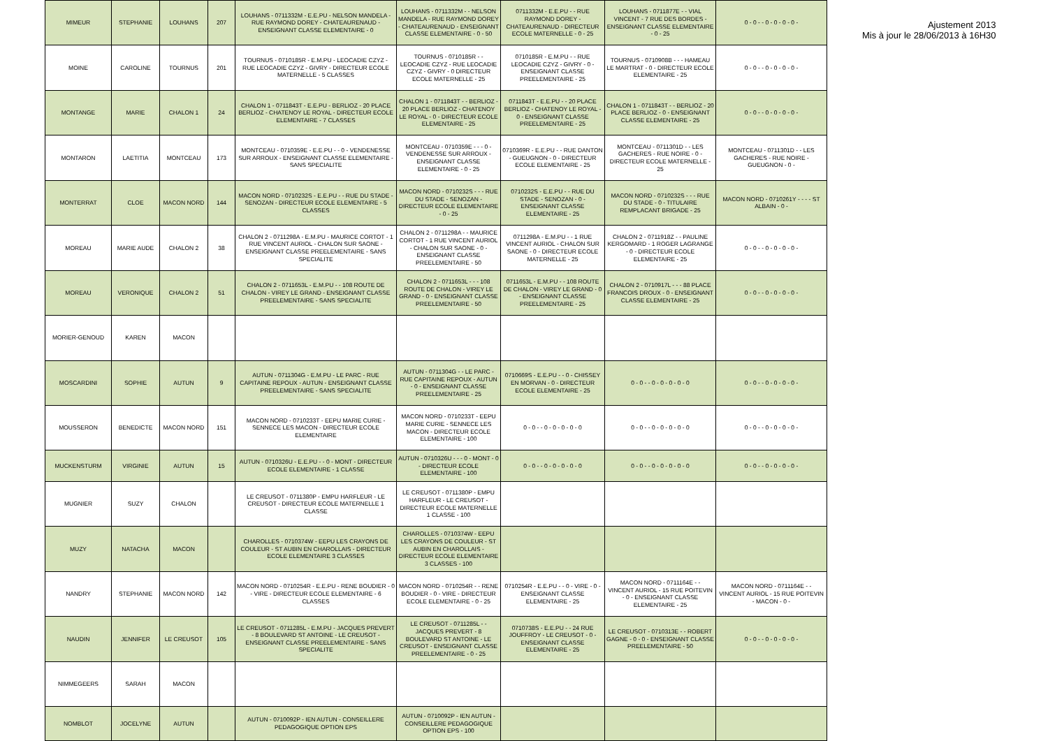| MIMEUR | STEPHANIE | LOUHANS | 207 | LOUHANS - 0711332M - E.E.PU - NELSON MANDELA - RUE RAYMOND DOREY - CHATEAURENAUD - ENSEIGNANT CLASSE ELEMENTAIRE - 0 | LOUHANS - 0711332M - - NELSON MANDELA - RUE RAYMOND DOREY - CHATEAURENAUD - ENSEIGNANT CLASSE ELEMENTAIRE - 0 - 50 | 0711332M - E.E.PU - - RUE RAYMOND DOREY - CHATEAURENAUD - DIRECTEUR ECOLE MATERNELLE - 0 - 25 | LOUHANS - 0711877E - - VIAL VINCENT - 7 RUE DES BORDES - ENSEIGNANT CLASSE ELEMENTAIRE - 0 - 25 | 0 - 0 - - 0 - 0 - 0 - 0 - |
| MOINE | CAROLINE | TOURNUS | 201 | TOURNUS - 0710185R - E.M.PU - LEOCADIE CZYZ - RUE LEOCADIE CZYZ - GIVRY - DIRECTEUR ECOLE MATERNELLE - 5 CLASSES | TOURNUS - 0710185R - - LEOCADIE CZYZ - RUE LEOCADIE CZYZ - GIVRY - 0 DIRECTEUR ECOLE MATERNELLE - 25 | 0710185R - E.M.PU - - RUE LEOCADIE CZYZ - GIVRY - 0 - ENSEIGNANT CLASSE PREELEMENTAIRE - 25 | TOURNUS - 0710908B - - - HAMEAU LE MARTRAT - 0 - DIRECTEUR ECOLE ELEMENTAIRE - 25 | 0 - 0 - - 0 - 0 - 0 - 0 - |
| MONTANGE | MARIE | CHALON 1 | 24 | CHALON 1 - 0711843T - E.E.PU - BERLIOZ - 20 PLACE BERLIOZ - CHATENOY LE ROYAL - DIRECTEUR ECOLE ELEMENTAIRE - 7 CLASSES | CHALON 1 - 0711843T - - BERLIOZ - 20 PLACE BERLIOZ - CHATENOY LE ROYAL - 0 - DIRECTEUR ECOLE ELEMENTAIRE - 25 | 0711843T - E.E.PU - - 20 PLACE BERLIOZ - CHATENOY LE ROYAL - 0 - ENSEIGNANT CLASSE PREELEMENTAIRE - 25 | CHALON 1 - 0711843T - - BERLIOZ - 20 PLACE BERLIOZ - 0 - ENSEIGNANT CLASSE ELEMENTAIRE - 25 | 0 - 0 - - 0 - 0 - 0 - 0 - |
| MONTARON | LAETITIA | MONTCEAU | 173 | MONTCEAU - 0710359E - E.E.PU - - 0 - VENDENESSE SUR ARROUX - ENSEIGNANT CLASSE ELEMENTAIRE - SANS SPECIALITE | MONTCEAU - 0710359E - - - 0 - VENDENESSE SUR ARROUX - ENSEIGNANT CLASSE ELEMENTAIRE - 0 - 25 | 0710369R - E.E.PU - - RUE DANTON - GUEUGNON - 0 - DIRECTEUR ECOLE ELEMENTAIRE - 25 | MONTCEAU - 0711301D - - LES GACHERES - RUE NOIRE - 0 - DIRECTEUR ECOLE MATERNELLE - 25 | MONTCEAU - 0711301D - - LES GACHERES - RUE NOIRE - GUEUGNON - 0 - |
| MONTERRAT | CLOE | MACON NORD | 144 | MACON NORD - 0710232S - E.E.PU - - RUE DU STADE - SENOZAN - DIRECTEUR ECOLE ELEMENTAIRE - 5 CLASSES | MACON NORD - 0710232S - - - RUE DU STADE - SENOZAN - DIRECTEUR ECOLE ELEMENTAIRE - 0 - 25 | 0710232S - E.E.PU - - RUE DU STADE - SENOZAN - 0 - ENSEIGNANT CLASSE ELEMENTAIRE - 25 | MACON NORD - 0710232S - - - RUE DU STADE - 0 - TITULAIRE REMPLACANT BRIGADE - 25 | MACON NORD - 0710261Y - - - - ST ALBAIN - 0 - |
| MOREAU | MARIE AUDE | CHALON 2 | 38 | CHALON 2 - 0711298A - E.M.PU - MAURICE CORTOT - 1 RUE VINCENT AURIOL - CHALON SUR SAONE - ENSEIGNANT CLASSE PREELEMENTAIRE - SANS SPECIALITE | CHALON 2 - 0711298A - - MAURICE CORTOT - 1 RUE VINCENT AURIOL - CHALON SUR SAONE - 0 - ENSEIGNANT CLASSE PREELEMENTAIRE - 50 | 0711298A - E.M.PU - - 1 RUE VINCENT AURIOL - CHALON SUR SAONE - 0 - DIRECTEUR ECOLE MATERNELLE - 25 | CHALON 2 - 0711918Z - - PAULINE KERGOMARD - 1 ROGER LAGRANGE - 0 - DIRECTEUR ECOLE ELEMENTAIRE - 25 | 0 - 0 - - 0 - 0 - 0 - 0 - |
| MOREAU | VERONIQUE | CHALON 2 | 51 | CHALON 2 - 0711653L - E.M.PU - - 108 ROUTE DE CHALON - VIREY LE GRAND - ENSEIGNANT CLASSE PREELEMENTAIRE - SANS SPECIALITE | CHALON 2 - 0711653L - - - 108 ROUTE DE CHALON - VIREY LE GRAND - 0 - ENSEIGNANT CLASSE PREELEMENTAIRE - 50 | 0711653L - E.M.PU - - 108 ROUTE DE CHALON - VIREY LE GRAND - 0 - ENSEIGNANT CLASSE PREELEMENTAIRE - 25 | CHALON 2 - 0710917L - - - 88 PLACE FRANCOIS DROUX - 0 - ENSEIGNANT CLASSE ELEMENTAIRE - 25 | 0 - 0 - - 0 - 0 - 0 - 0 - |
| MORIER-GENOUD | KAREN | MACON | | | | | | |
| MOSCARDINI | SOPHIE | AUTUN | 9 | AUTUN - 0711304G - E.M.PU - LE PARC - RUE CAPITAINE REPOUX - AUTUN - ENSEIGNANT CLASSE PREELEMENTAIRE - SANS SPECIALITE | AUTUN - 0711304G - - LE PARC - RUE CAPITAINE REPOUX - AUTUN - 0 - ENSEIGNANT CLASSE PREELEMENTAIRE - 25 | 0710669S - E.E.PU - - 0 - CHISSEY EN MORVAN - 0 - DIRECTEUR ECOLE ELEMENTAIRE - 25 | 0 - 0 - - 0 - 0 - 0 - 0 - 0 | 0 - 0 - - 0 - 0 - 0 - 0 - |
| MOUSSERON | BENEDICTE | MACON NORD | 151 | MACON NORD - 0710233T - EEPU MARIE CURIE - SENNECE LES MACON - DIRECTEUR ECOLE ELEMENTAIRE | MACON NORD - 0710233T - EEPU MARIE CURIE - SENNECE LES MACON - DIRECTEUR ECOLE ELEMENTAIRE - 100 | 0 - 0 - - 0 - 0 - 0 - 0 - 0 | 0 - 0 - - 0 - 0 - 0 - 0 - 0 | 0 - 0 - - 0 - 0 - 0 - 0 - |
| MUCKENSTURM | VIRGINIE | AUTUN | 15 | AUTUN - 0710326U - E.E.PU - - 0 - MONT - DIRECTEUR ECOLE ELEMENTAIRE - 1 CLASSE | AUTUN - 0710326U - - - 0 - MONT - 0 - DIRECTEUR ECOLE ELEMENTAIRE - 100 | 0 - 0 - - 0 - 0 - 0 - 0 - 0 | 0 - 0 - - 0 - 0 - 0 - 0 - 0 | 0 - 0 - - 0 - 0 - 0 - 0 - |
| MUGNIER | SUZY | CHALON | | LE CREUSOT - 0711380P - EMPU HARFLEUR - LE CREUSOT - DIRECTEUR ECOLE MATERNELLE 1 CLASSE | LE CREUSOT - 0711380P - EMPU HARFLEUR - LE CREUSOT - DIRECTEUR ECOLE MATERNELLE 1 CLASSE - 100 | | | |
| MUZY | NATACHA | MACON | | CHAROLLES - 0710374W - EEPU LES CRAYONS DE COULEUR - ST AUBIN EN CHAROLLAIS - DIRECTEUR ECOLE ELEMENTAIRE 3 CLASSES | CHAROLLES - 0710374W - EEPU LES CRAYONS DE COULEUR - ST AUBIN EN CHAROLLAIS - DIRECTEUR ECOLE ELEMENTAIRE 3 CLASSES - 100 | | | |
| NANDRY | STEPHANIE | MACON NORD | 142 | MACON NORD - 0710254R - E.E.PU - RENE BOUDIER - 0 - VIRE - DIRECTEUR ECOLE ELEMENTAIRE - 6 CLASSES | MACON NORD - 0710254R - - RENE BOUDIER - 0 - VIRE - DIRECTEUR ECOLE ELEMENTAIRE - 0 - 25 | 0710254R - E.E.PU - - 0 - VIRE - 0 - ENSEIGNANT CLASSE ELEMENTAIRE - 25 | MACON NORD - 0711164E - - VINCENT AURIOL - 15 RUE POITEVIN - 0 - ENSEIGNANT CLASSE ELEMENTAIRE - 25 | MACON NORD - 0711164E - - VINCENT AURIOL - 15 RUE POITEVIN - MACON - 0 - |
| NAUDIN | JENNIFER | LE CREUSOT | 105 | LE CREUSOT - 0711285L - E.M.PU - JACQUES PREVERT - 8 BOULEVARD ST ANTOINE - LE CREUSOT - ENSEIGNANT CLASSE PREELEMENTAIRE - SANS SPECIALITE | LE CREUSOT - 0711285L - - JACQUES PREVERT - 8 BOULEVARD ST ANTOINE - LE CREUSOT - ENSEIGNANT CLASSE PREELEMENTAIRE - 0 - 25 | 0710738S - E.E.PU - - 24 RUE JOUFFROY - LE CREUSOT - 0 - ENSEIGNANT CLASSE ELEMENTAIRE - 25 | LE CREUSOT - 0710313E - - ROBERT GAGNE - 0 - 0 - ENSEIGNANT CLASSE PREELEMENTAIRE - 50 | 0 - 0 - - 0 - 0 - 0 - 0 - |
| NIMMEGEERS | SARAH | MACON | | | | | | |
| NOMBLOT | JOCELYNE | AUTUN | | AUTUN - 0710092P - IEN AUTUN - CONSEILLERE PEDAGOGIQUE OPTION EPS | AUTUN - 0710092P - IEN AUTUN - CONSEILLERE PEDAGOGIQUE OPTION EPS - 100 | | | |
Ajustement 2013
Mis à jour le 28/06/2013 à 16H30